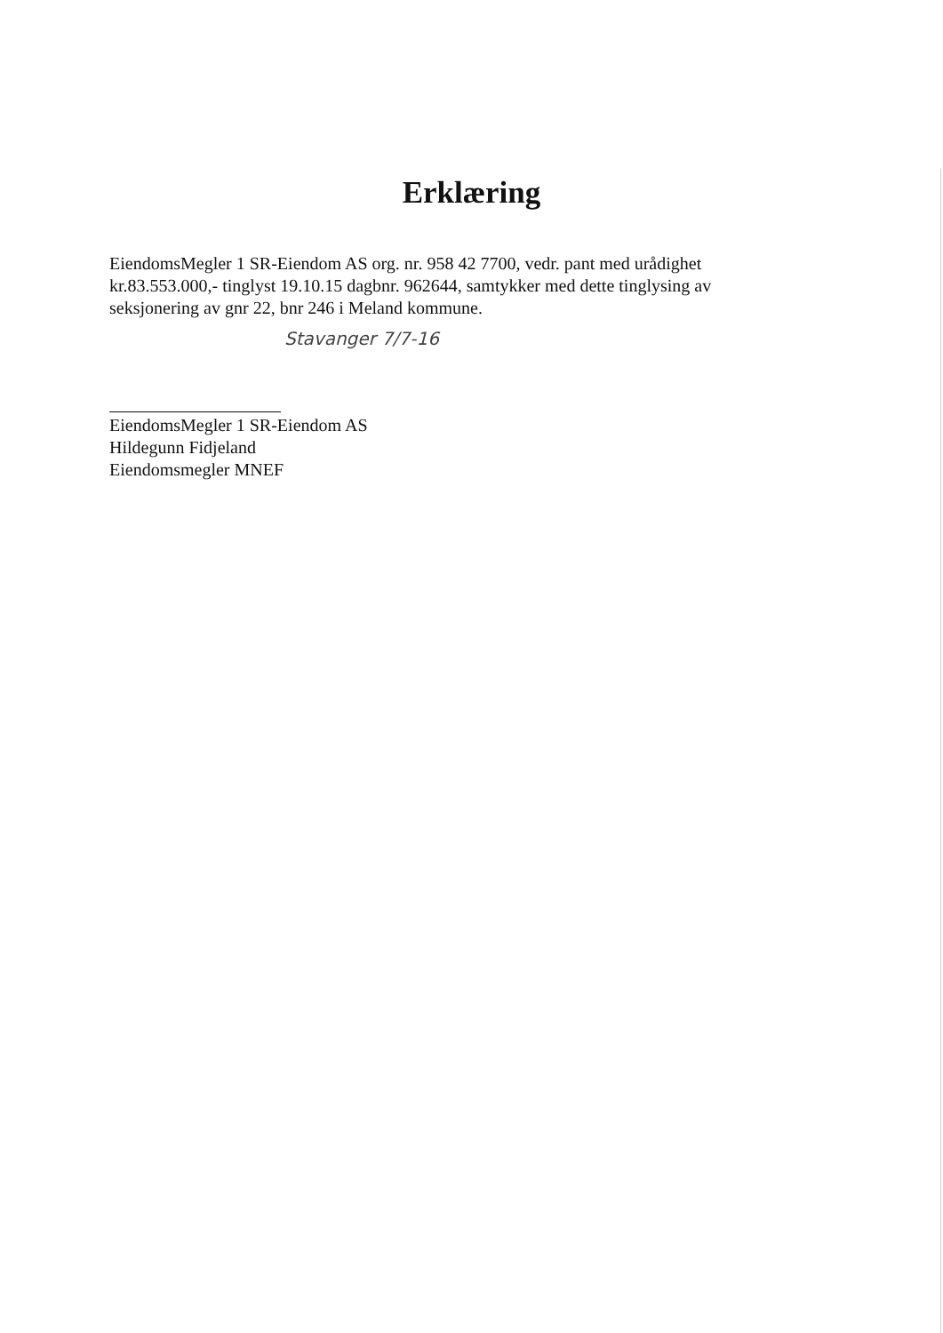Erklæring
EiendomsMegler 1 SR-Eiendom AS org. nr. 958 42 7700, vedr. pant med urådighet kr.83.553.000,- tinglyst 19.10.15 dagbnr. 962644, samtykker med dette tinglysing av seksjonering av gnr 22, bnr 246 i Meland kommune.
Stavanger 7/7-16
EiendomsMegler 1 SR-Eiendom AS
Hildegunn Fidjeland
Eiendomsmegler MNEF